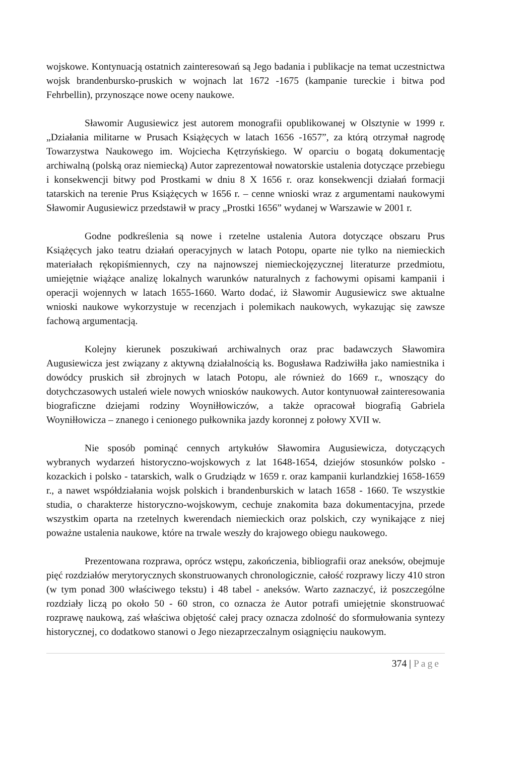wojskowe. Kontynuacją ostatnich zainteresowań są Jego badania i publikacje na temat uczestnictwa wojsk brandenbursko-pruskich w wojnach lat 1672 -1675 (kampanie tureckie i bitwa pod Fehrbellin), przynoszące nowe oceny naukowe.
Sławomir Augusiewicz jest autorem monografii opublikowanej w Olsztynie w 1999 r. „Działania militarne w Prusach Książęcych w latach 1656 -1657”, za którą otrzymał nagrodę Towarzystwa Naukowego im. Wojciecha Kętrzyńskiego. W oparciu o bogatą dokumentację archiwalną (polską oraz niemiecką) Autor zaprezentował nowatorskie ustalenia dotyczące przebiegu i konsekwencji bitwy pod Prostkami w dniu 8 X 1656 r. oraz konsekwencji działań formacji tatarskich na terenie Prus Książęcych w 1656 r. – cenne wnioski wraz z argumentami naukowymi Sławomir Augusiewicz przedstawił w pracy „Prostki 1656” wydanej w Warszawie w 2001 r.
Godne podkreślenia są nowe i rzetelne ustalenia Autora dotyczące obszaru Prus Książęcych jako teatru działań operacyjnych w latach Potopu, oparte nie tylko na niemieckich materiałach rękopiśmiennych, czy na najnowszej niemieckojęzycznej literaturze przedmiotu, umiejętnie wiążące analizę lokalnych warunków naturalnych z fachowymi opisami kampanii i operacji wojennych w latach 1655-1660. Warto dodać, iż Sławomir Augusiewicz swe aktualne wnioski naukowe wykorzystuje w recenzjach i polemikach naukowych, wykazując się zawsze fachową argumentacją.
Kolejny kierunek poszukiwań archiwalnych oraz prac badawczych Sławomira Augusiewicza jest związany z aktywną działalnością ks. Bogusława Radziwiłła jako namiestnika i dowódcy pruskich sił zbrojnych w latach Potopu, ale również do 1669 r., wnoszący do dotychczasowych ustaleń wiele nowych wniosków naukowych. Autor kontynuował zainteresowania biograficzne dziejami rodziny Woyniłłowiczów, a także opracował biografią Gabriela Woyniłłowicza – znanego i cenionego pułkownika jazdy koronnej z połowy XVII w.
Nie sposób pominąć cennych artykułów Sławomira Augusiewicza, dotyczących wybranych wydarzeń historyczno-wojskowych z lat 1648-1654, dziejów stosunków polsko - kozackich i polsko - tatarskich, walk o Grudziądz w 1659 r. oraz kampanii kurlandzkiej 1658-1659 r., a nawet współdziałania wojsk polskich i brandenburskich w latach 1658 - 1660. Te wszystkie studia, o charakterze historyczno-wojskowym, cechuje znakomita baza dokumentacyjna, przede wszystkim oparta na rzetelnych kwerendach niemieckich oraz polskich, czy wynikające z niej poważne ustalenia naukowe, które na trwale weszły do krajowego obiegu naukowego.
Prezentowana rozprawa, oprócz wstępu, zakończenia, bibliografii oraz aneksów, obejmuje pięć rozdziałów merytorycznych skonstruowanych chronologicznie, całość rozprawy liczy 410 stron (w tym ponad 300 właściwego tekstu) i 48 tabel - aneksów. Warto zaznaczyć, iż poszczególne rozdziały liczą po około 50 - 60 stron, co oznacza że Autor potrafi umiejętnie skonstruować rozprawę naukową, zaś właściwa objętość całej pracy oznacza zdolność do sformułowania syntezy historycznej, co dodatkowo stanowi o Jego niezaprzeczalnym osiągnięciu naukowym.
374 | Page